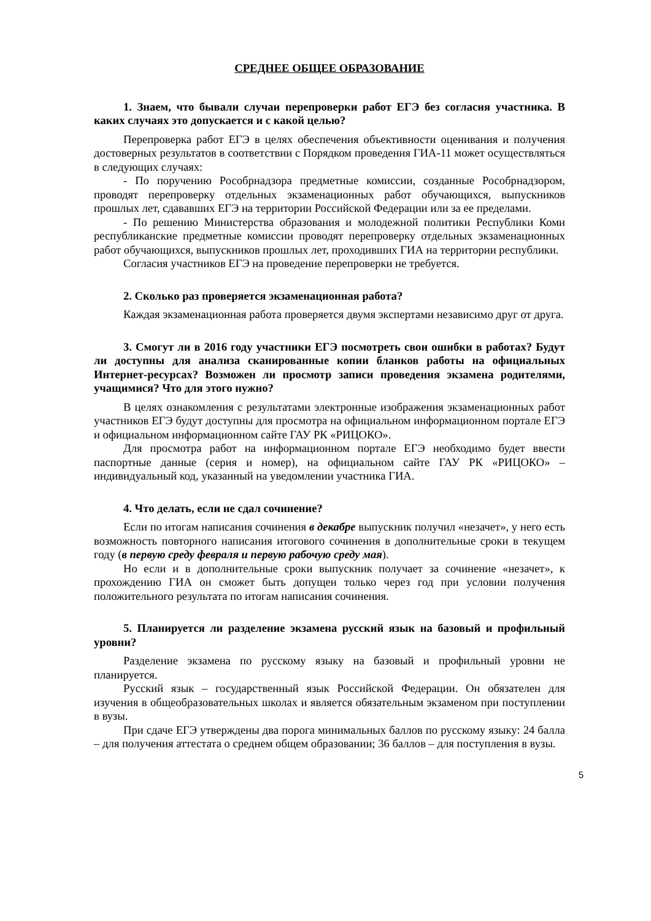СРЕДНЕЕ ОБЩЕЕ ОБРАЗОВАНИЕ
1. Знаем, что бывали случаи перепроверки работ ЕГЭ без согласия участника. В каких случаях это допускается и с какой целью?
Перепроверка работ ЕГЭ в целях обеспечения объективности оценивания и получения достоверных результатов в соответствии с Порядком проведения ГИА-11 может осуществляться в следующих случаях:
- По поручению Рособрнадзора предметные комиссии, созданные Рособрнадзором, проводят перепроверку отдельных экзаменационных работ обучающихся, выпускников прошлых лет, сдававших ЕГЭ на территории Российской Федерации или за ее пределами.
- По решению Министерства образования и молодежной политики Республики Коми республиканские предметные комиссии проводят перепроверку отдельных экзаменационных работ обучающихся, выпускников прошлых лет, проходивших ГИА на территории республики.
Согласия участников ЕГЭ на проведение перепроверки не требуется.
2. Сколько раз проверяется экзаменационная работа?
Каждая экзаменационная работа проверяется двумя экспертами независимо друг от друга.
3. Смогут ли в 2016 году участники ЕГЭ посмотреть свои ошибки в работах? Будут ли доступны для анализа сканированные копии бланков работы на официальных Интернет-ресурсах? Возможен ли просмотр записи проведения экзамена родителями, учащимися? Что для этого нужно?
В целях ознакомления с результатами электронные изображения экзаменационных работ участников ЕГЭ будут доступны для просмотра на официальном информационном портале ЕГЭ и официальном информационном сайте ГАУ РК «РИЦОКО».
Для просмотра работ на информационном портале ЕГЭ необходимо будет ввести паспортные данные (серия и номер), на официальном сайте ГАУ РК «РИЦОКО» – индивидуальный код, указанный на уведомлении участника ГИА.
4. Что делать, если не сдал сочинение?
Если по итогам написания сочинения в декабре выпускник получил «незачет», у него есть возможность повторного написания итогового сочинения в дополнительные сроки в текущем году (в первую среду февраля и первую рабочую среду мая).
Но если и в дополнительные сроки выпускник получает за сочинение «незачет», к прохождению ГИА он сможет быть допущен только через год при условии получения положительного результата по итогам написания сочинения.
5. Планируется ли разделение экзамена русский язык на базовый и профильный уровни?
Разделение экзамена по русскому языку на базовый и профильный уровни не планируется.
Русский язык – государственный язык Российской Федерации. Он обязателен для изучения в общеобразовательных школах и является обязательным экзаменом при поступлении в вузы.
При сдаче ЕГЭ утверждены два порога минимальных баллов по русскому языку: 24 балла – для получения аттестата о среднем общем образовании; 36 баллов – для поступления в вузы.
5